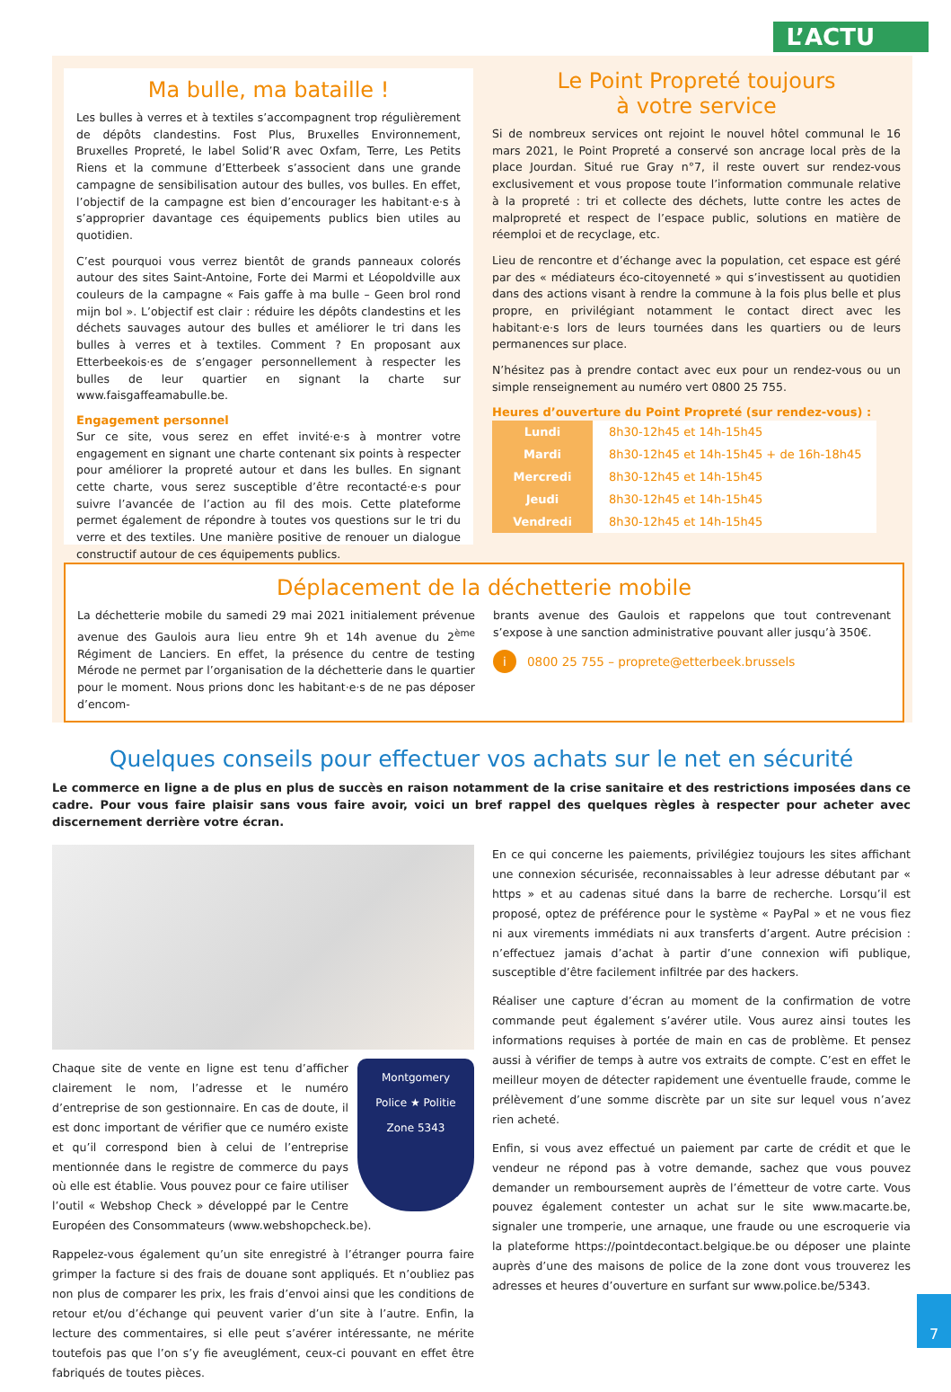L’ACTU
Ma bulle, ma bataille !
Les bulles à verres et à textiles s’accompagnent trop régulièrement de dépôts clandestins. Fost Plus, Bruxelles Environnement, Bruxelles Propreté, le label Solid’R avec Oxfam, Terre, Les Petits Riens et la commune d’Etterbeek s’associent dans une grande campagne de sensibilisation autour des bulles, vos bulles. En effet, l’objectif de la campagne est bien d’encourager les habitant·e·s à s’approprier davantage ces équipements publics bien utiles au quotidien.
C’est pourquoi vous verrez bientôt de grands panneaux colorés autour des sites Saint-Antoine, Forte dei Marmi et Léopoldville aux couleurs de la campagne « Fais gaffe à ma bulle – Geen brol rond mijn bol ». L’objectif est clair : réduire les dépôts clandestins et les déchets sauvages autour des bulles et améliorer le tri dans les bulles à verres et à textiles. Comment ? En proposant aux Etterbeekois·es de s’engager personnellement à respecter les bulles de leur quartier en signant la charte sur www.faisgaffeamabulle.be.
Engagement personnel
Sur ce site, vous serez en effet invité·e·s à montrer votre engagement en signant une charte contenant six points à respecter pour améliorer la propreté autour et dans les bulles. En signant cette charte, vous serez susceptible d’être recontacté·e·s pour suivre l’avancée de l’action au fil des mois. Cette plateforme permet également de répondre à toutes vos questions sur le tri du verre et des textiles. Une manière positive de renouer un dialogue constructif autour de ces équipements publics.
Le Point Propreté toujours
à votre service
Si de nombreux services ont rejoint le nouvel hôtel communal le 16 mars 2021, le Point Propreté a conservé son ancrage local près de la place Jourdan. Situé rue Gray n°7, il reste ouvert sur rendez-vous exclusivement et vous propose toute l’information communale relative à la propreté : tri et collecte des déchets, lutte contre les actes de malpropreté et respect de l’espace public, solutions en matière de réemploi et de recyclage, etc.
Lieu de rencontre et d’échange avec la population, cet espace est géré par des « médiateurs éco-citoyenneté » qui s’investissent au quotidien dans des actions visant à rendre la commune à la fois plus belle et plus propre, en privilégiant notamment le contact direct avec les habitant·e·s lors de leurs tournées dans les quartiers ou de leurs permanences sur place.
N’hésitez pas à prendre contact avec eux pour un rendez-vous ou un simple renseignement au numéro vert 0800 25 755.
Heures d’ouverture du Point Propreté (sur rendez-vous) :
| Lundi | 8h30-12h45 et 14h-15h45 |
| Mardi | 8h30-12h45 et 14h-15h45 + de 16h-18h45 |
| Mercredi | 8h30-12h45 et 14h-15h45 |
| Jeudi | 8h30-12h45 et 14h-15h45 |
| Vendredi | 8h30-12h45 et 14h-15h45 |
Déplacement de la déchetterie mobile
La déchetterie mobile du samedi 29 mai 2021 initialement prévenue avenue des Gaulois aura lieu entre 9h et 14h avenue du 2<sup>ème</sup> Régiment de Lanciers. En effet, la présence du centre de testing Mérode ne permet par l’organisation de la déchetterie dans le quartier pour le moment. Nous prions donc les habitant·e·s de ne pas déposer d’encom-
brants avenue des Gaulois et rappelons que tout contrevenant s’expose à une sanction administrative pouvant aller jusqu’à 350€.
i 0800 25 755 – proprete@etterbeek.brussels
Quelques conseils pour effectuer vos achats sur le net en sécurité
Le commerce en ligne a de plus en plus de succès en raison notamment de la crise sanitaire et des restrictions imposées dans ce cadre. Pour vous faire plaisir sans vous faire avoir, voici un bref rappel des quelques règles à respecter pour acheter avec discernement derrière votre écran.
Montgomery
Police ★ Politie
Zone 5343
Chaque site de vente en ligne est tenu d’afficher clairement le nom, l’adresse et le numéro d’entreprise de son gestionnaire. En cas de doute, il est donc important de vérifier que ce numéro existe et qu’il correspond bien à celui de l’entreprise mentionnée dans le registre de commerce du pays où elle est établie. Vous pouvez pour ce faire utiliser l’outil « Webshop Check » développé par le Centre Européen des Consommateurs (www.webshopcheck.be).
Rappelez-vous également qu’un site enregistré à l’étranger pourra faire grimper la facture si des frais de douane sont appliqués. Et n’oubliez pas non plus de comparer les prix, les frais d’envoi ainsi que les conditions de retour et/ou d’échange qui peuvent varier d’un site à l’autre. Enfin, la lecture des commentaires, si elle peut s’avérer intéressante, ne mérite toutefois pas que l’on s’y fie aveuglément, ceux-ci pouvant en effet être fabriqués de toutes pièces.
En ce qui concerne les paiements, privilégiez toujours les sites affichant une connexion sécurisée, reconnaissables à leur adresse débutant par « https » et au cadenas situé dans la barre de recherche. Lorsqu’il est proposé, optez de préférence pour le système « PayPal » et ne vous fiez ni aux virements immédiats ni aux transferts d’argent. Autre précision : n’effectuez jamais d’achat à partir d’une connexion wifi publique, susceptible d’être facilement infiltrée par des hackers.
Réaliser une capture d’écran au moment de la confirmation de votre commande peut également s’avérer utile. Vous aurez ainsi toutes les informations requises à portée de main en cas de problème. Et pensez aussi à vérifier de temps à autre vos extraits de compte. C’est en effet le meilleur moyen de détecter rapidement une éventuelle fraude, comme le prélèvement d’une somme discrète par un site sur lequel vous n’avez rien acheté.
Enfin, si vous avez effectué un paiement par carte de crédit et que le vendeur ne répond pas à votre demande, sachez que vous pouvez demander un remboursement auprès de l’émetteur de votre carte. Vous pouvez également contester un achat sur le site www.macarte.be, signaler une tromperie, une arnaque, une fraude ou une escroquerie via la plateforme https://pointdecontact.belgique.be ou déposer une plainte auprès d’une des maisons de police de la zone dont vous trouverez les adresses et heures d’ouverture en surfant sur www.police.be/5343.
7